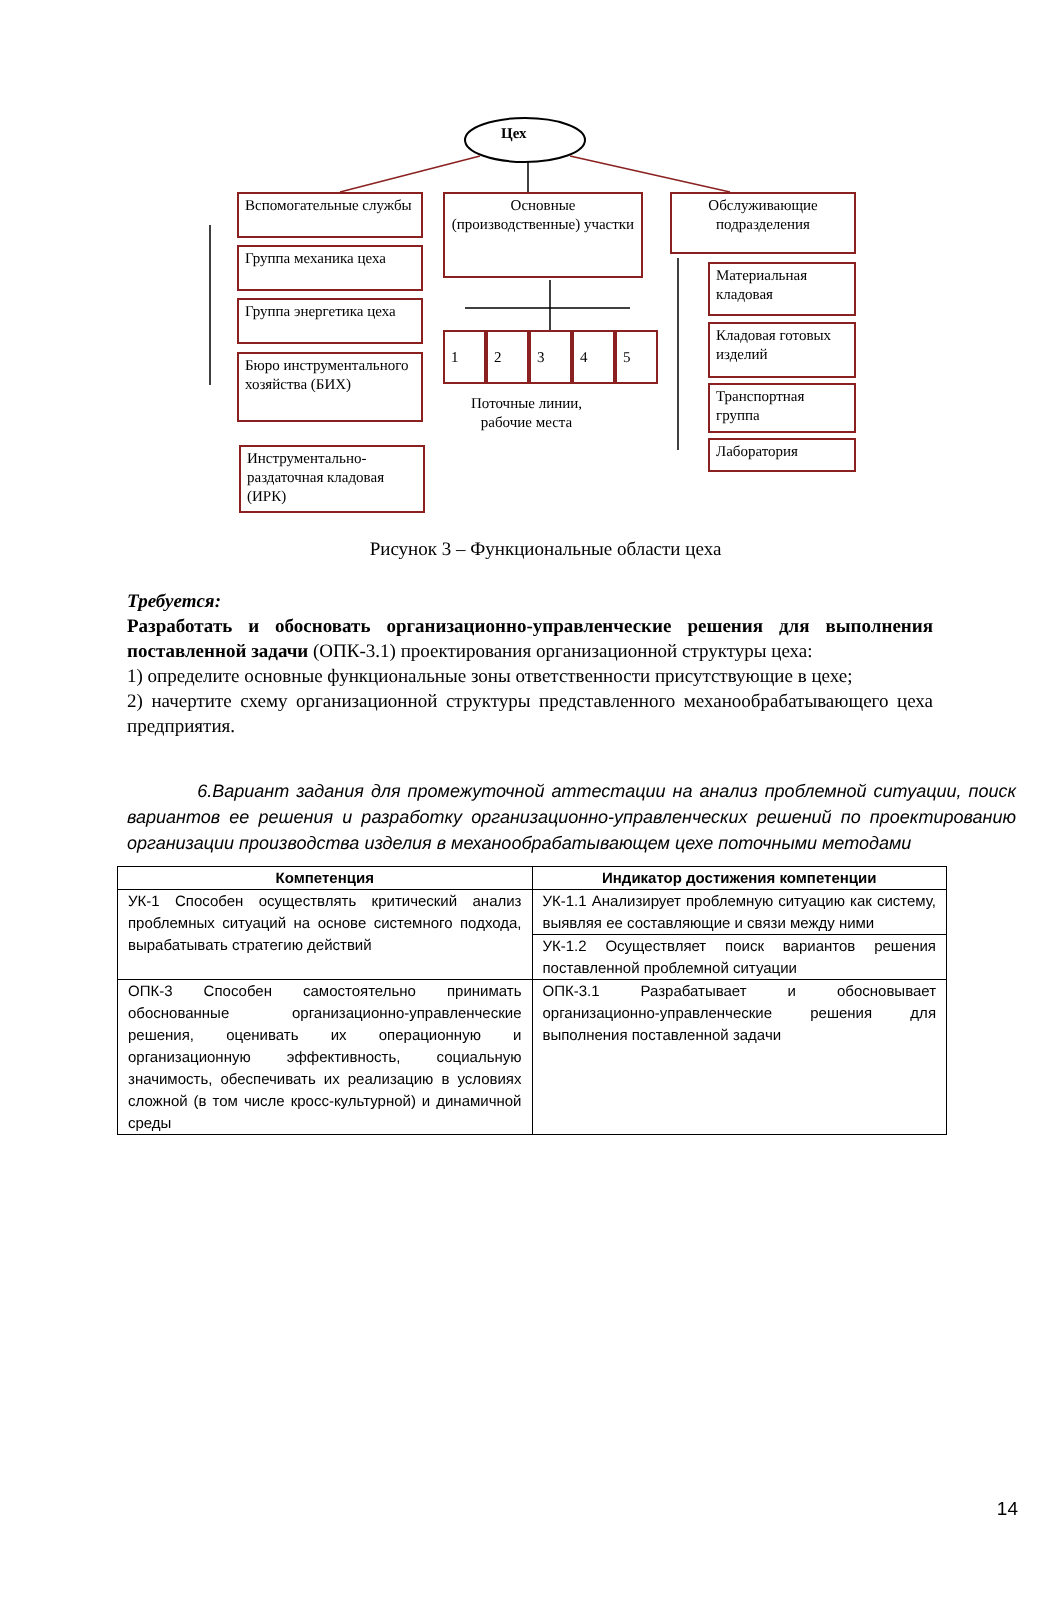Цех
Вспомогательные службы
Группа механика цеха
Группа энергетика цеха
Бюро инструментального хозяйства (БИХ)
Инструментально-раздаточная кладовая (ИРК)
Основные (производственные) участки
1 2 3 4 5
Поточные линии,
рабочие места
Обслуживающие подразделения
Материальная кладовая
Кладовая готовых изделий
Транспортная группа
Лаборатория
Рисунок 3 – Функциональные области цеха
Требуется:
Разработать и обосновать организационно-управленческие решения для выполнения поставленной задачи (ОПК-3.1) проектирования организационной структуры цеха:
1) определите основные функциональные зоны ответственности присутствующие в цехе;
2) начертите схему организационной структуры представленного механообрабатывающего цеха предприятия.
6.Вариант задания для промежуточной аттестации на анализ проблемной ситуации, поиск вариантов ее решения и разработку организационно-управленческих решений по проектированию организации производства изделия в механообрабатывающем цехе поточными методами
| Компетенция | Индикатор достижения компетенции |
| --- | --- |
| УК-1 Способен осуществлять критический анализ проблемных ситуаций на основе системного подхода, вырабатывать стратегию действий | УК-1.1 Анализирует проблемную ситуацию как систему, выявляя ее составляющие и связи между ними |
| | УК-1.2 Осуществляет поиск вариантов решения поставленной проблемной ситуации |
| ОПК-3 Способен самостоятельно принимать обоснованные организационно-управленческие решения, оценивать их операционную и организационную эффективность, социальную значимость, обеспечивать их реализацию в условиях сложной (в том числе кросс-культурной) и динамичной среды | ОПК-3.1 Разрабатывает и обосновывает организационно-управленческие решения для выполнения поставленной задачи |
14